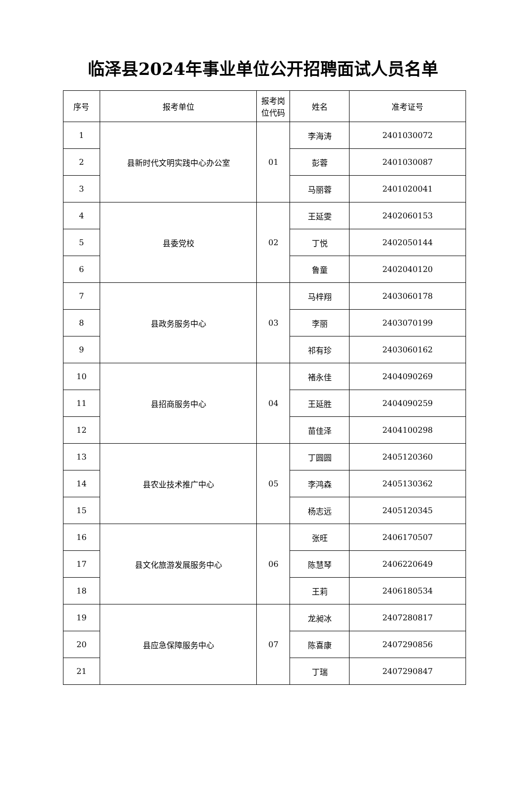临泽县2024年事业单位公开招聘面试人员名单
| 序号 | 报考单位 | 报考岗 位代码 | 姓名 | 准考证号 |
| --- | --- | --- | --- | --- |
| 1 | 县新时代文明实践中心办公室 | 01 | 李海涛 | 2401030072 |
| 2 | | | 彭蓉 | 2401030087 |
| 3 | | | 马丽蓉 | 2401020041 |
| 4 | 县委党校 | 02 | 王延雯 | 2402060153 |
| 5 | | | 丁悦 | 2402050144 |
| 6 | | | 鲁童 | 2402040120 |
| 7 | 县政务服务中心 | 03 | 马梓翔 | 2403060178 |
| 8 | | | 李丽 | 2403070199 |
| 9 | | | 祁有珍 | 2403060162 |
| 10 | 县招商服务中心 | 04 | 褚永佳 | 2404090269 |
| 11 | | | 王延胜 | 2404090259 |
| 12 | | | 苗佳泽 | 2404100298 |
| 13 | 县农业技术推广中心 | 05 | 丁圆圆 | 2405120360 |
| 14 | | | 李鸿森 | 2405130362 |
| 15 | | | 杨志远 | 2405120345 |
| 16 | 县文化旅游发展服务中心 | 06 | 张旺 | 2406170507 |
| 17 | | | 陈慧琴 | 2406220649 |
| 18 | | | 王莉 | 2406180534 |
| 19 | 县应急保障服务中心 | 07 | 龙昶冰 | 2407280817 |
| 20 | | | 陈喜康 | 2407290856 |
| 21 | | | 丁瑞 | 2407290847 |